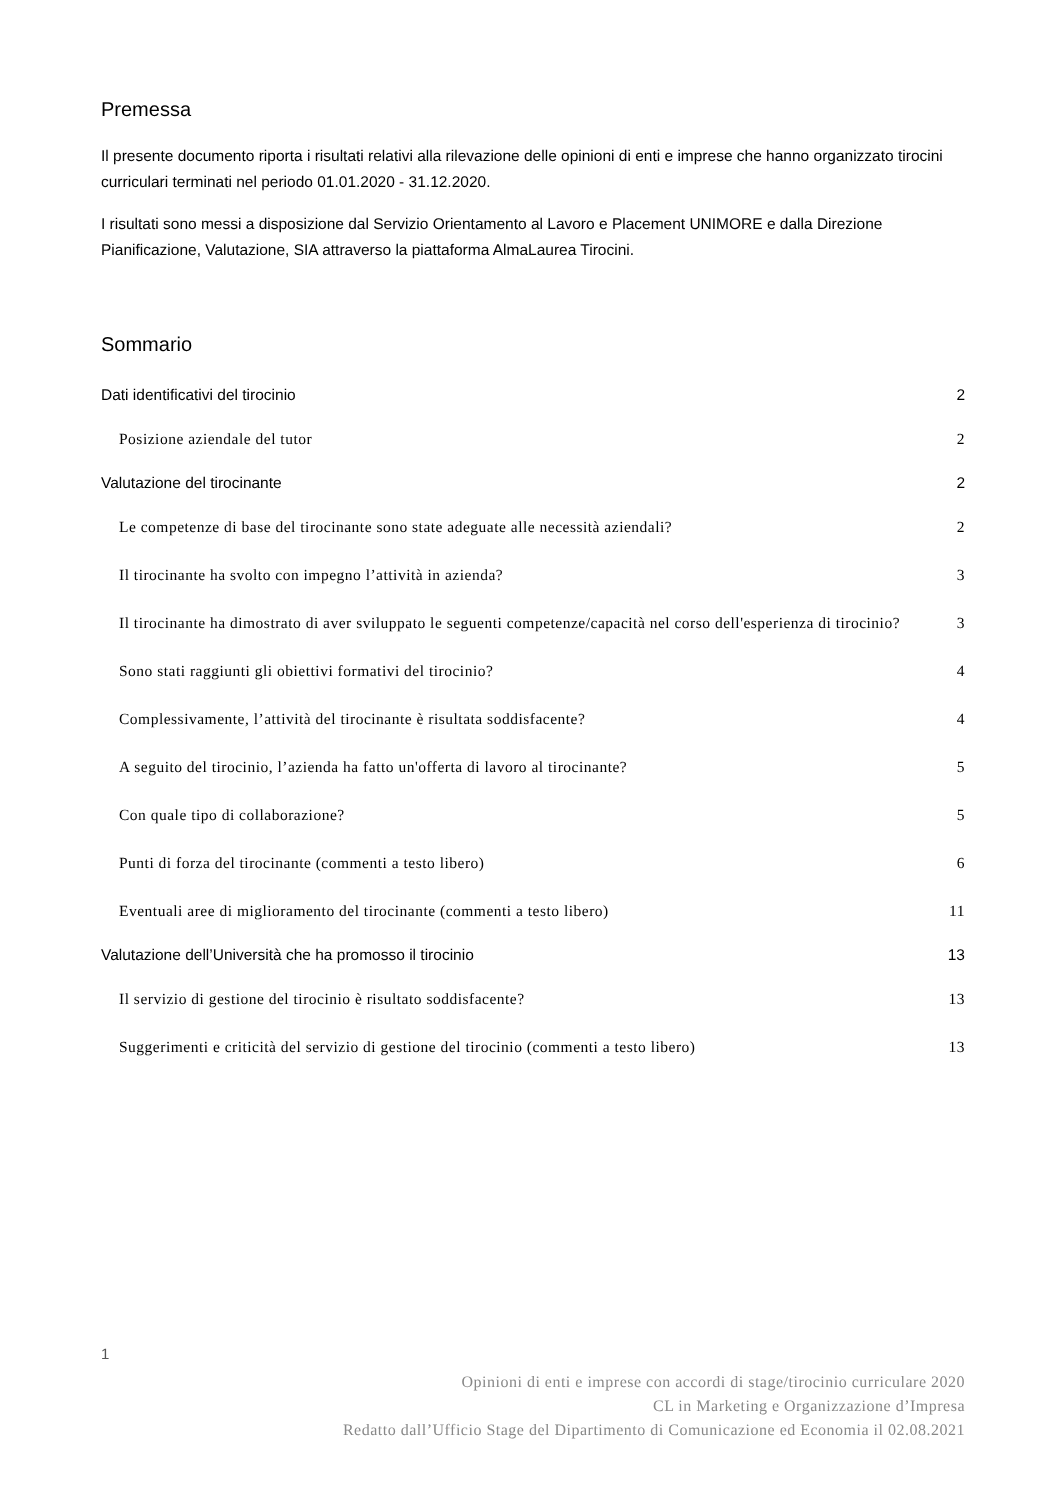Premessa
Il presente documento riporta i risultati relativi alla rilevazione delle opinioni di enti e imprese che hanno organizzato tirocini curriculari terminati nel periodo 01.01.2020 - 31.12.2020.
I risultati sono messi a disposizione dal Servizio Orientamento al Lavoro e Placement UNIMORE e dalla Direzione Pianificazione, Valutazione, SIA attraverso la piattaforma AlmaLaurea Tirocini.
Sommario
Dati identificativi del tirocinio 2
Posizione aziendale del tutor 2
Valutazione del tirocinante 2
Le competenze di base del tirocinante sono state adeguate alle necessità aziendali? 2
Il tirocinante ha svolto con impegno l’attività in azienda? 3
Il tirocinante ha dimostrato di aver sviluppato le seguenti competenze/capacità nel corso dell'esperienza di tirocinio? 3
Sono stati raggiunti gli obiettivi formativi del tirocinio? 4
Complessivamente, l’attività del tirocinante è risultata soddisfacente? 4
A seguito del tirocinio, l’azienda ha fatto un'offerta di lavoro al tirocinante? 5
Con quale tipo di collaborazione? 5
Punti di forza del tirocinante (commenti a testo libero) 6
Eventuali aree di miglioramento del tirocinante (commenti a testo libero) 11
Valutazione dell’Università che ha promosso il tirocinio 13
Il servizio di gestione del tirocinio è risultato soddisfacente? 13
Suggerimenti e criticità del servizio di gestione del tirocinio (commenti a testo libero) 13
1
Opinioni di enti e imprese con accordi di stage/tirocinio curriculare 2020
CL in Marketing e Organizzazione d’Impresa
Redatto dall’Ufficio Stage del Dipartimento di Comunicazione ed Economia il 02.08.2021